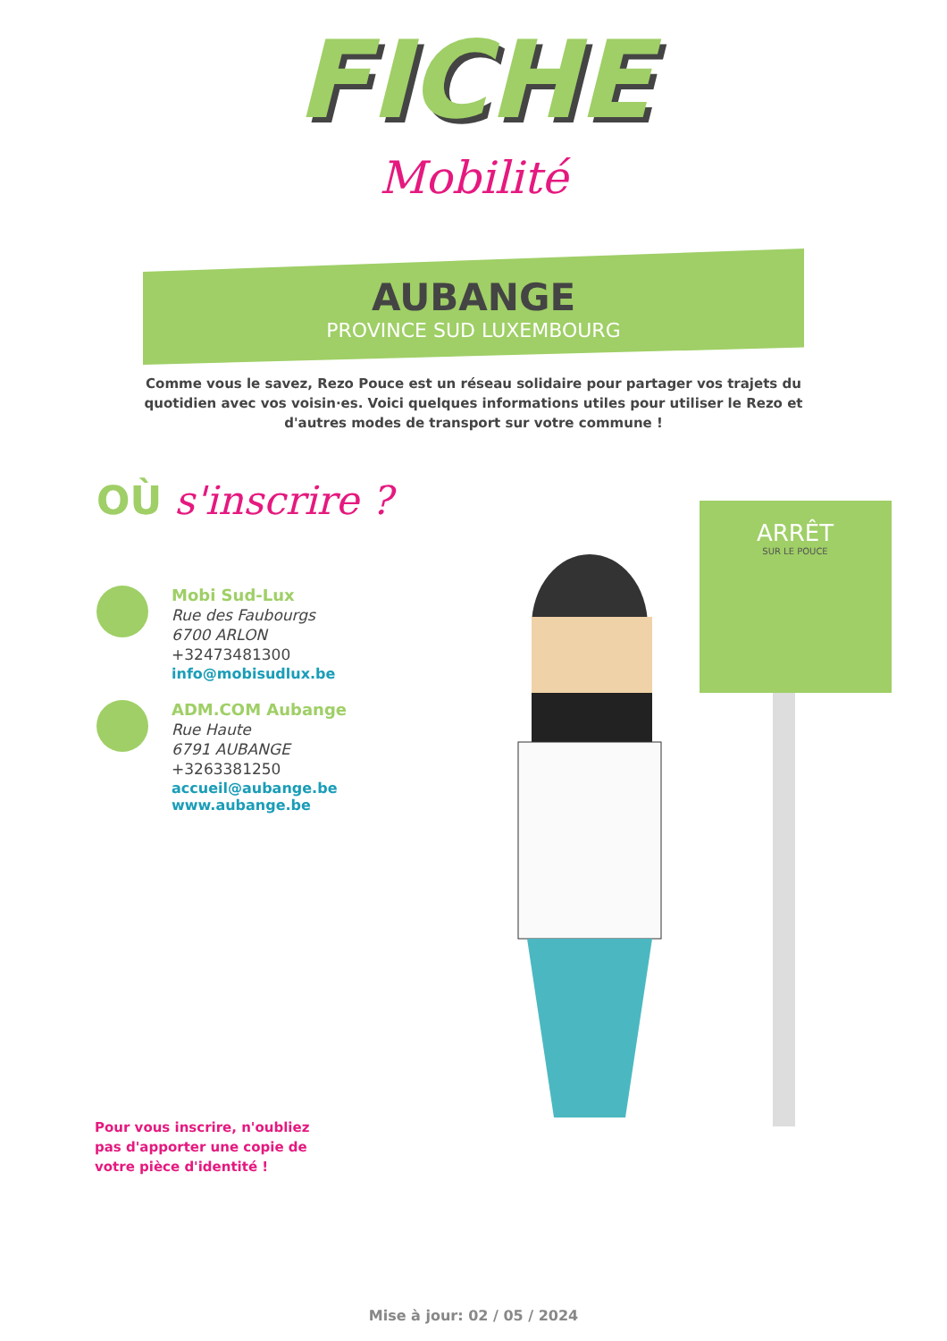FICHE
Mobilité
AUBANGE
PROVINCE SUD LUXEMBOURG
Comme vous le savez, Rezo Pouce est un réseau solidaire pour partager vos trajets du quotidien avec vos voisin·es. Voici quelques informations utiles pour utiliser le Rezo et d'autres modes de transport sur votre commune !
OÙ s'inscrire ?
Mobi Sud-Lux
Rue des Faubourgs
6700 ARLON
+32473481300
info@mobisudlux.be
ADM.COM Aubange
Rue Haute
6791 AUBANGE
+3263381250
accueil@aubange.be
www.aubange.be
Pour vous inscrire, n'oubliez pas d'apporter une copie de votre pièce d'identité !
ARRÊT
SUR LE POUCE
Mise à jour: 02 / 05 / 2024